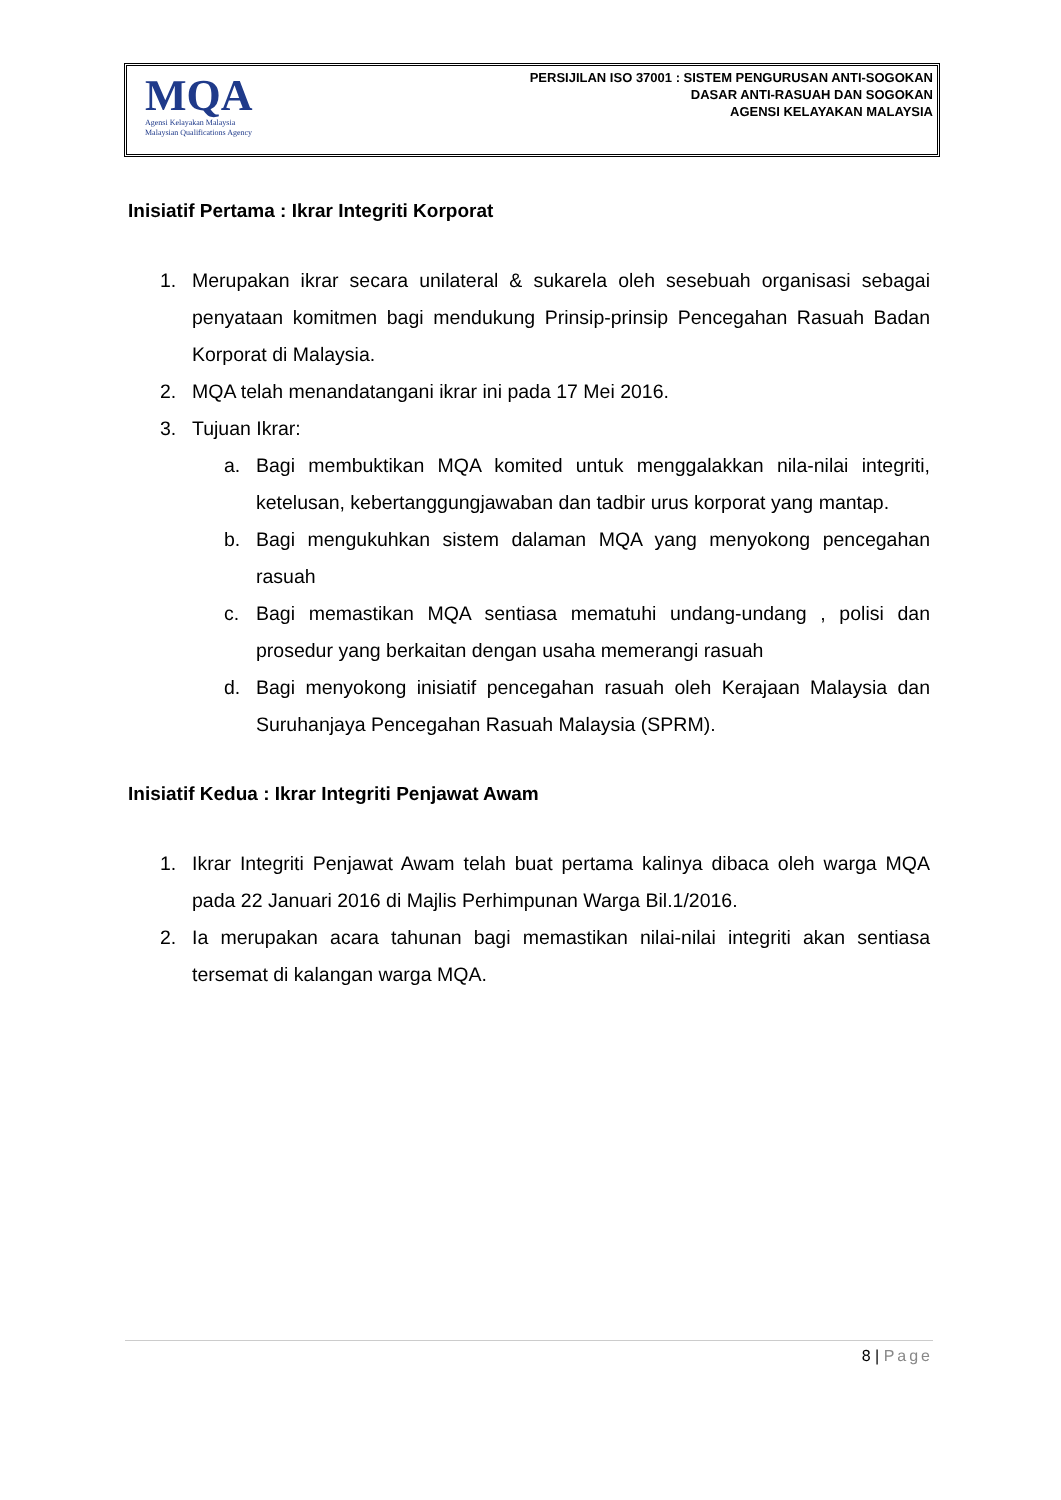MQA
Agensi Kelayakan Malaysia
Malaysian Qualifications Agency
PERSIJILAN ISO 37001 : SISTEM PENGURUSAN ANTI-SOGOKAN
DASAR ANTI-RASUAH DAN SOGOKAN
AGENSI KELAYAKAN MALAYSIA
Inisiatif Pertama : Ikrar Integriti Korporat
1. Merupakan ikrar secara unilateral & sukarela oleh sesebuah organisasi sebagai penyataan komitmen bagi mendukung Prinsip-prinsip Pencegahan Rasuah Badan Korporat di Malaysia.
2. MQA telah menandatangani ikrar ini pada 17 Mei 2016.
3. Tujuan Ikrar:
a. Bagi membuktikan MQA komited untuk menggalakkan nila-nilai integriti, ketelusan, kebertanggungjawaban dan tadbir urus korporat yang mantap.
b. Bagi mengukuhkan sistem dalaman MQA yang menyokong pencegahan rasuah
c. Bagi memastikan MQA sentiasa mematuhi undang-undang , polisi dan prosedur yang berkaitan dengan usaha memerangi rasuah
d. Bagi menyokong inisiatif pencegahan rasuah oleh Kerajaan Malaysia dan Suruhanjaya Pencegahan Rasuah Malaysia (SPRM).
Inisiatif Kedua : Ikrar Integriti Penjawat Awam
1. Ikrar Integriti Penjawat Awam telah buat pertama kalinya dibaca oleh warga MQA pada 22 Januari 2016 di Majlis Perhimpunan Warga Bil.1/2016.
2. Ia merupakan acara tahunan bagi memastikan nilai-nilai integriti akan sentiasa tersemat di kalangan warga MQA.
8 | Page